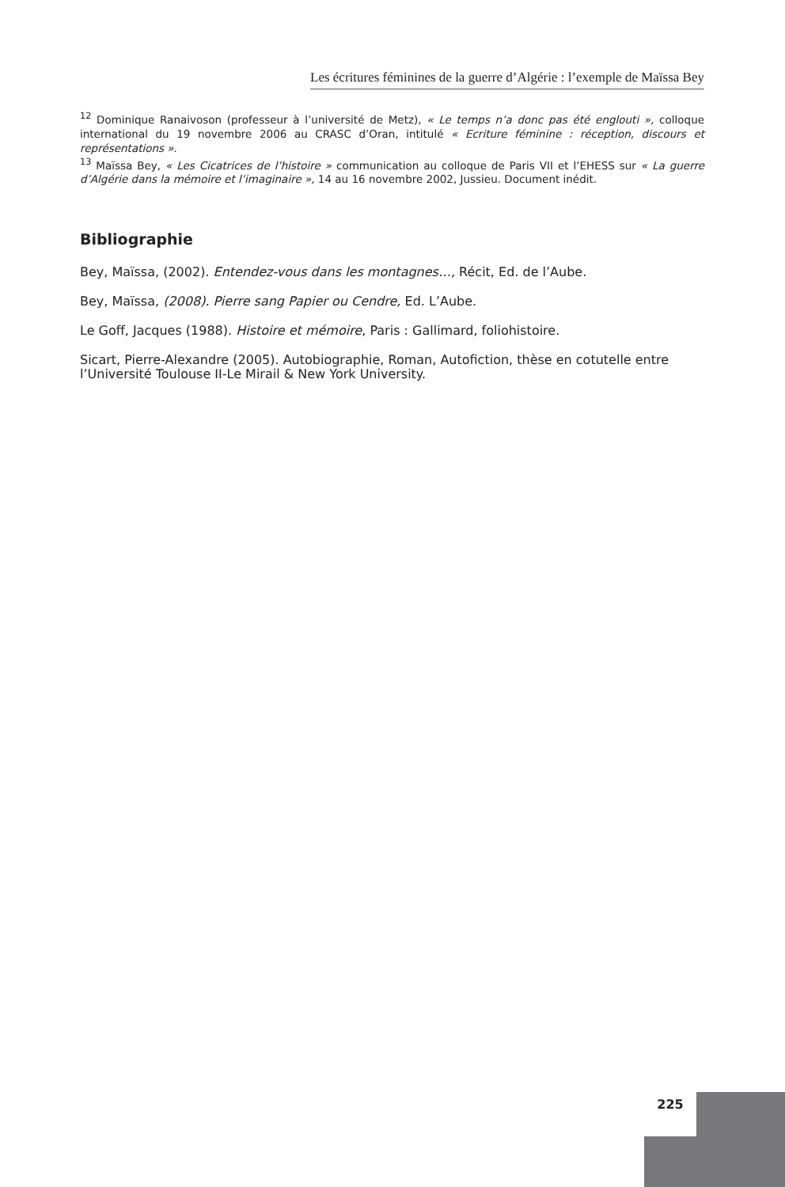Les écritures féminines de la guerre d’Algérie : l’exemple de Maïssa Bey
<sup>12</sup> Dominique Ranaivoson (professeur à l’université de Metz), « Le temps n’a donc pas été englouti », colloque international du 19 novembre 2006 au CRASC d’Oran, intitulé « Ecriture féminine : réception, discours et représentations ».
<sup>13</sup> Maïssa Bey, « Les Cicatrices de l’histoire » communication au colloque de Paris VII et l’EHESS sur « La guerre d’Algérie dans la mémoire et l’imaginaire », 14 au 16 novembre 2002, Jussieu. Document inédit.
Bibliographie
Bey, Maïssa, (2002). Entendez-vous dans les montagnes…, Récit, Ed. de l’Aube.
Bey, Maïssa, (2008). Pierre sang Papier ou Cendre, Ed. L’Aube.
Le Goff, Jacques (1988). Histoire et mémoire, Paris : Gallimard, foliohistoire.
Sicart, Pierre-Alexandre (2005). Autobiographie, Roman, Autofiction, thèse en cotutelle entre l’Université Toulouse II-Le Mirail & New York University.
225